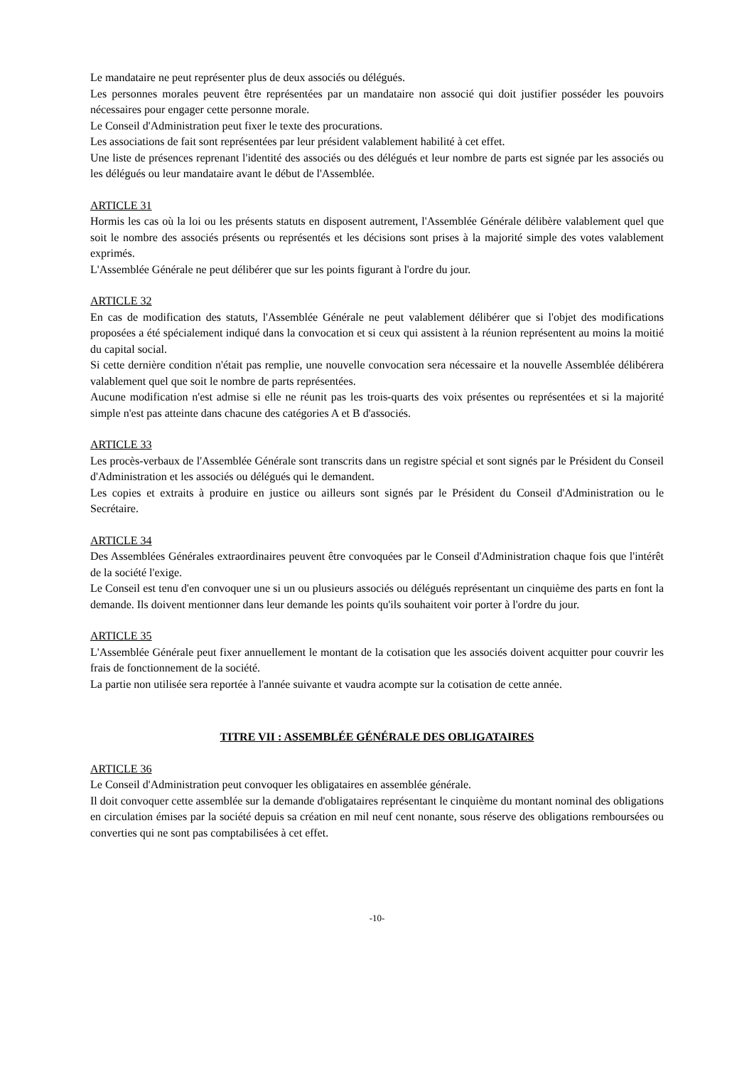Le mandataire ne peut représenter plus de deux associés ou délégués.
Les personnes morales peuvent être représentées par un mandataire non associé qui doit justifier posséder les pouvoirs nécessaires pour engager cette personne morale.
Le Conseil d'Administration peut fixer le texte des procurations.
Les associations de fait sont représentées par leur président valablement habilité à cet effet.
Une liste de présences reprenant l'identité des associés ou des délégués et leur nombre de parts est signée par les associés ou les délégués ou leur mandataire avant le début de l'Assemblée.
ARTICLE 31
Hormis les cas où la loi ou les présents statuts en disposent autrement, l'Assemblée Générale délibère valablement quel que soit le nombre des associés présents ou représentés et les décisions sont prises à la majorité simple des votes valablement exprimés.
L'Assemblée Générale ne peut délibérer que sur les points figurant à l'ordre du jour.
ARTICLE 32
En cas de modification des statuts, l'Assemblée Générale ne peut valablement délibérer que si l'objet des modifications proposées a été spécialement indiqué dans la convocation et si ceux qui assistent à la réunion représentent au moins la moitié du capital social.
Si cette dernière condition n'était pas remplie, une nouvelle convocation sera nécessaire et la nouvelle Assemblée délibérera valablement quel que soit le nombre de parts représentées.
Aucune modification n'est admise si elle ne réunit pas les trois-quarts des voix présentes ou représentées et si la majorité simple n'est pas atteinte dans chacune des catégories A et B d'associés.
ARTICLE 33
Les procès-verbaux de l'Assemblée Générale sont transcrits dans un registre spécial et sont signés par le Président du Conseil d'Administration et les associés ou délégués qui le demandent.
Les copies et extraits à produire en justice ou ailleurs sont signés par le Président du Conseil d'Administration ou le Secrétaire.
ARTICLE 34
Des Assemblées Générales extraordinaires peuvent être convoquées par le Conseil d'Administration chaque fois que l'intérêt de la société l'exige.
Le Conseil est tenu d'en convoquer une si un ou plusieurs associés ou délégués représentant un cinquième des parts en font la demande. Ils doivent mentionner dans leur demande les points qu'ils souhaitent voir porter à l'ordre du jour.
ARTICLE 35
L'Assemblée Générale peut fixer annuellement le montant de la cotisation que les associés doivent acquitter pour couvrir les frais de fonctionnement de la société.
La partie non utilisée sera reportée à l'année suivante et vaudra acompte sur la cotisation de cette année.
TITRE VII : ASSEMBLÉE GÉNÉRALE DES OBLIGATAIRES
ARTICLE 36
Le Conseil d'Administration peut convoquer les obligataires en assemblée générale.
Il doit convoquer cette assemblée sur la demande d'obligataires représentant le cinquième du montant nominal des obligations en circulation émises par la société depuis sa création en mil neuf cent nonante, sous réserve des obligations remboursées ou converties qui ne sont pas comptabilisées à cet effet.
-10-